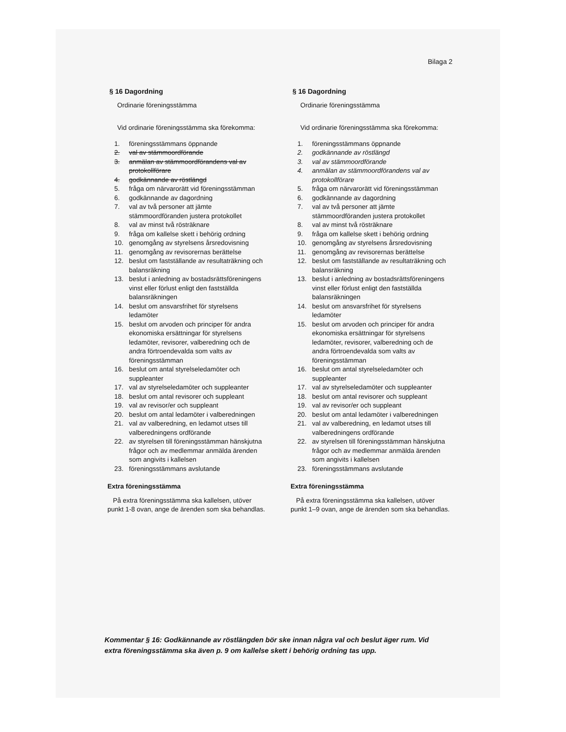Bilaga 2
§ 16 Dagordning
Ordinarie föreningsstämma
Vid ordinarie föreningsstämma ska förekomma:
1. föreningsstämmans öppnande
2. val av stämmoordförande
3. anmälan av stämmoordförandens val av protokollförare
4. godkännande av röstlängd
5. fråga om närvarorätt vid föreningsstämman
6. godkännande av dagordning
7. val av två personer att jämte stämmoordföranden justera protokollet
8. val av minst två rösträknare
9. fråga om kallelse skett i behörig ordning
10. genomgång av styrelsens årsredovisning
11. genomgång av revisorernas berättelse
12. beslut om fastställande av resultaträkning och balansräkning
13. beslut i anledning av bostadsrättsföreningens vinst eller förlust enligt den fastställda balansräkningen
14. beslut om ansvarsfrihet för styrelsens ledamöter
15. beslut om arvoden och principer för andra ekonomiska ersättningar för styrelsens ledamöter, revisorer, valberedning och de andra förtroendevalda som valts av föreningsstämman
16. beslut om antal styrelseledamöter och suppleanter
17. val av styrelseledamöter och suppleanter
18. beslut om antal revisorer och suppleant
19. val av revisor/er och suppleant
20. beslut om antal ledamöter i valberedningen
21. val av valberedning, en ledamot utses till valberedningens ordförande
22. av styrelsen till föreningsstämman hänskjutna frågor och av medlemmar anmälda ärenden
som angivits i kallelsen
23. föreningsstämmans avslutande
Extra föreningsstämma
På extra föreningsstämma ska kallelsen, utöver punkt 1-8 ovan, ange de ärenden som ska behandlas.
§ 16 Dagordning
Ordinarie föreningsstämma
Vid ordinarie föreningsstämma ska förekomma:
1. föreningsstämmans öppnande
2. godkännande av röstlängd
3. val av stämmoordförande
4. anmälan av stämmoordförandens val av protokollförare
5. fråga om närvarorätt vid föreningsstämman
6. godkännande av dagordning
7. val av två personer att jämte stämmoordföranden justera protokollet
8. val av minst två rösträknare
9. fråga om kallelse skett i behörig ordning
10. genomgång av styrelsens årsredovisning
11. genomgång av revisorernas berättelse
12. beslut om fastställande av resultaträkning och balansräkning
13. beslut i anledning av bostadsrättsföreningens vinst eller förlust enligt den fastställda balansräkningen
14. beslut om ansvarsfrihet för styrelsens ledamöter
15. beslut om arvoden och principer för andra ekonomiska ersättningar för styrelsens ledamöter, revisorer, valberedning och de andra förtroendevalda som valts av föreningsstämman
16. beslut om antal styrelseledamöter och suppleanter
17. val av styrelseledamöter och suppleanter
18. beslut om antal revisorer och suppleant
19. val av revisor/er och suppleant
20. beslut om antal ledamöter i valberedningen
21. val av valberedning, en ledamot utses till valberedningens ordförande
22. av styrelsen till föreningsstämman hänskjutna frågor och av medlemmar anmälda ärenden
som angivits i kallelsen
23. föreningsstämmans avslutande
Extra föreningsstämma
På extra föreningsstämma ska kallelsen, utöver punkt 1–9 ovan, ange de ärenden som ska behandlas.
Kommentar § 16: Godkännande av röstlängden bör ske innan några val och beslut äger rum. Vid extra föreningsstämma ska även p. 9 om kallelse skett i behörig ordning tas upp.